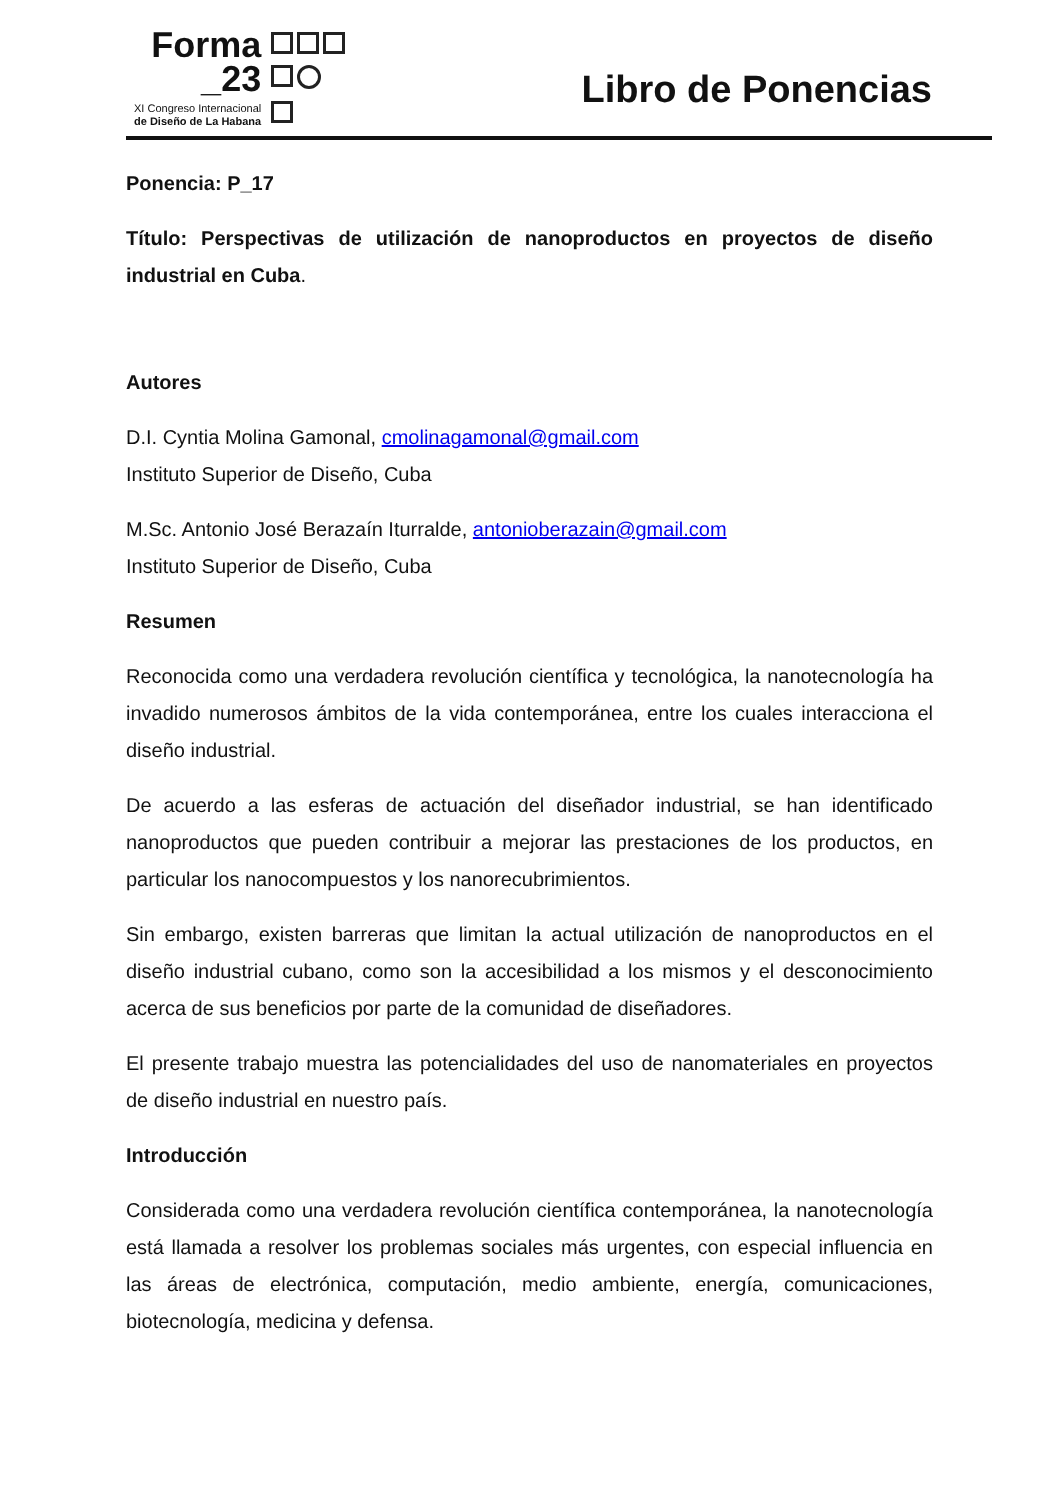Forma
_23
XI Congreso Internacional
de Diseño de La Habana
Libro de Ponencias
Ponencia: P_17
Título: Perspectivas de utilización de nanoproductos en proyectos de diseño industrial en Cuba.
Autores
D.I. Cyntia Molina Gamonal, cmolinagamonal@gmail.com
Instituto Superior de Diseño, Cuba
M.Sc. Antonio José Berazaín Iturralde, antonioberazain@gmail.com
Instituto Superior de Diseño, Cuba
Resumen
Reconocida como una verdadera revolución científica y tecnológica, la nanotecnología ha invadido numerosos ámbitos de la vida contemporánea, entre los cuales interacciona el diseño industrial.
De acuerdo a las esferas de actuación del diseñador industrial, se han identificado nanoproductos que pueden contribuir a mejorar las prestaciones de los productos, en particular los nanocompuestos y los nanorecubrimientos.
Sin embargo, existen barreras que limitan la actual utilización de nanoproductos en el diseño industrial cubano, como son la accesibilidad a los mismos y el desconocimiento acerca de sus beneficios por parte de la comunidad de diseñadores.
El presente trabajo muestra las potencialidades del uso de nanomateriales en proyectos de diseño industrial en nuestro país.
Introducción
Considerada como una verdadera revolución científica contemporánea, la nanotecnología está llamada a resolver los problemas sociales más urgentes, con especial influencia en las áreas de electrónica, computación, medio ambiente, energía, comunicaciones, biotecnología, medicina y defensa.